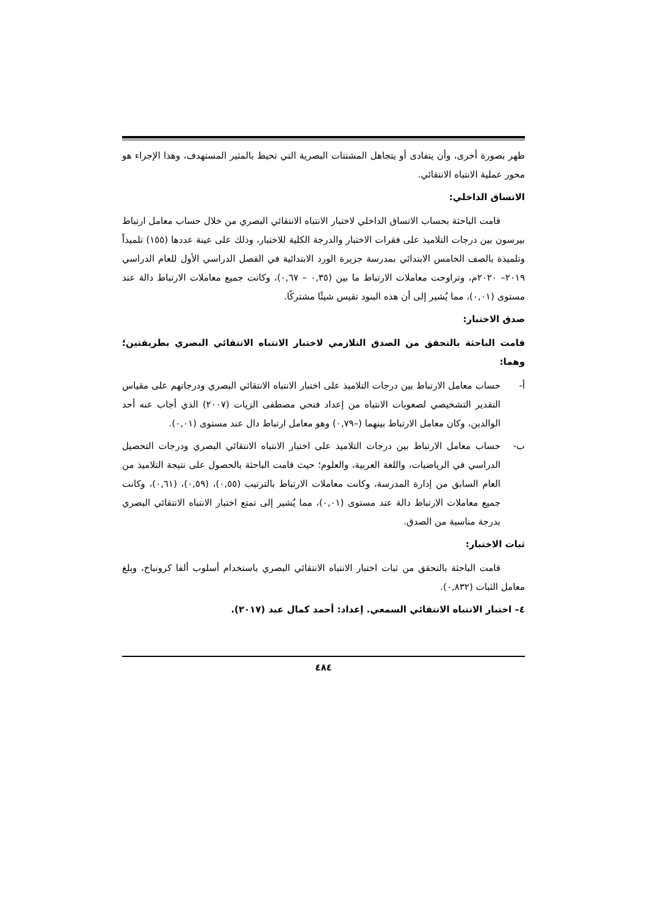ظهر بصورة أخرى، وأن يتفادى أو يتجاهل المشتتات البصرية التي تحيط بالمثير المستهدف، وهذا الإجراء هو محور عملية الانتباه الانتقائي.
الاتساق الداخلي:
قامت الباحثة بحساب الاتساق الداخلي لاختبار الانتباه الانتقائي البصري من خلال حساب معامل ارتباط بيرسون بين درجات التلاميذ على فقرات الاختبار والدرجة الكلية للاختبار، وذلك على عينة عددها (١٥٥) تلميذاً وتلميذة بالصف الخامس الابتدائي بمدرسة جزيرة الورد الابتدائية في الفصل الدراسي الأول للعام الدراسي ٢٠١٩– ٢٠٢٠م، وتراوحت معاملات الارتباط ما بين (٠,٣٥ – ٠,٦٧)، وكانت جميع معاملات الارتباط دالة عند مستوى (٠,٠١)، مما يُشير إلى أن هذه البنود تقيس شيئًا مشتركًا.
صدق الاختبار:
قامت الباحثة بالتحقق من الصدق التلازمي لاختبار الانتباه الانتقائي البصري بطريقتين؛ وهما:
أ- حساب معامل الارتباط بين درجات التلاميذ على اختبار الانتباه الانتقائي البصري ودرجاتهم على مقياس التقدير التشخيصي لصعوبات الانتباه من إعداد فتحي مصطفى الزيات (٢٠٠٧) الذي أجاب عنه أحد الوالدين، وكان معامل الارتباط بينهما (–٠,٧٩) وهو معامل ارتباط دال عند مستوى (٠,٠١).
ب- حساب معامل الارتباط بين درجات التلاميذ على اختبار الانتباه الانتقائي البصري ودرجات التحصيل الدراسي في الرياضيات، واللغة العربية، والعلوم؛ حيث قامت الباحثة بالحصول على نتيجة التلاميذ من العام السابق من إدارة المدرسة، وكانت معاملات الارتباط بالترتيب (٠,٥٥)، (٠,٥٩)، (٠,٦١)، وكانت جميع معاملات الارتباط دالة عند مستوى (٠,٠١)، مما يُشير إلى تمتع اختبار الانتباه الانتقائي البصري بدرجة مناسبة من الصدق.
ثبات الاختبار:
قامت الباحثة بالتحقق من ثبات اختبار الانتباه الانتقائي البصري باستخدام أسلوب ألفا كرونباخ، وبلغ معامل الثبات (٠,٨٣٢).
٤– اختبار الانتباه الانتقائي السمعي. إعداد: أحمد كمال عيد (٢٠١٧).
٤٨٤